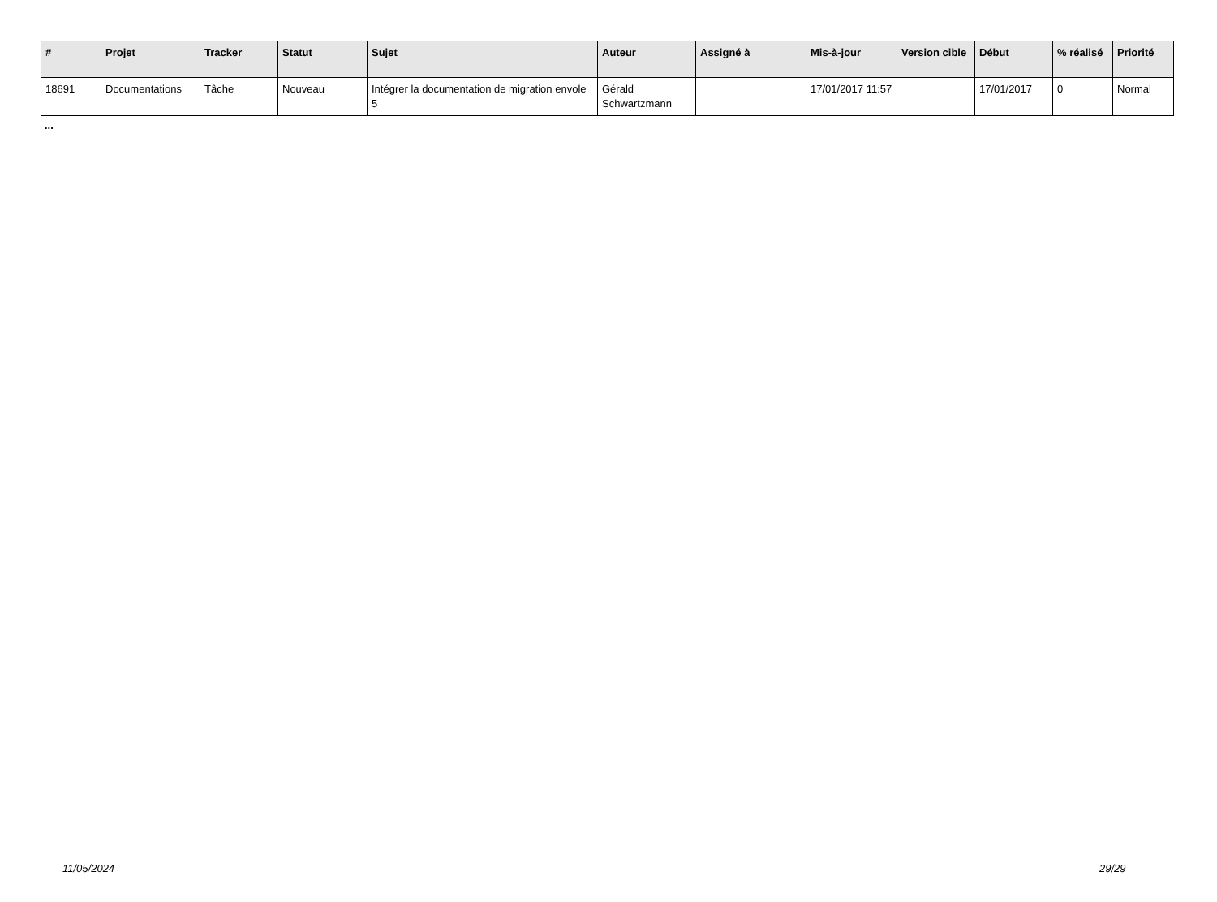| # | Projet | Tracker | Statut | Sujet | Auteur | Assigné à | Mis-à-jour | Version cible | Début | % réalisé | Priorité |
| --- | --- | --- | --- | --- | --- | --- | --- | --- | --- | --- | --- |
| 18691 | Documentations | Tâche | Nouveau | Intégrer la documentation de migration envole 5 | Gérald Schwartzmann | | 17/01/2017 11:57 | | 17/01/2017 | 0 | Normal |
...
11/05/2024 29/29